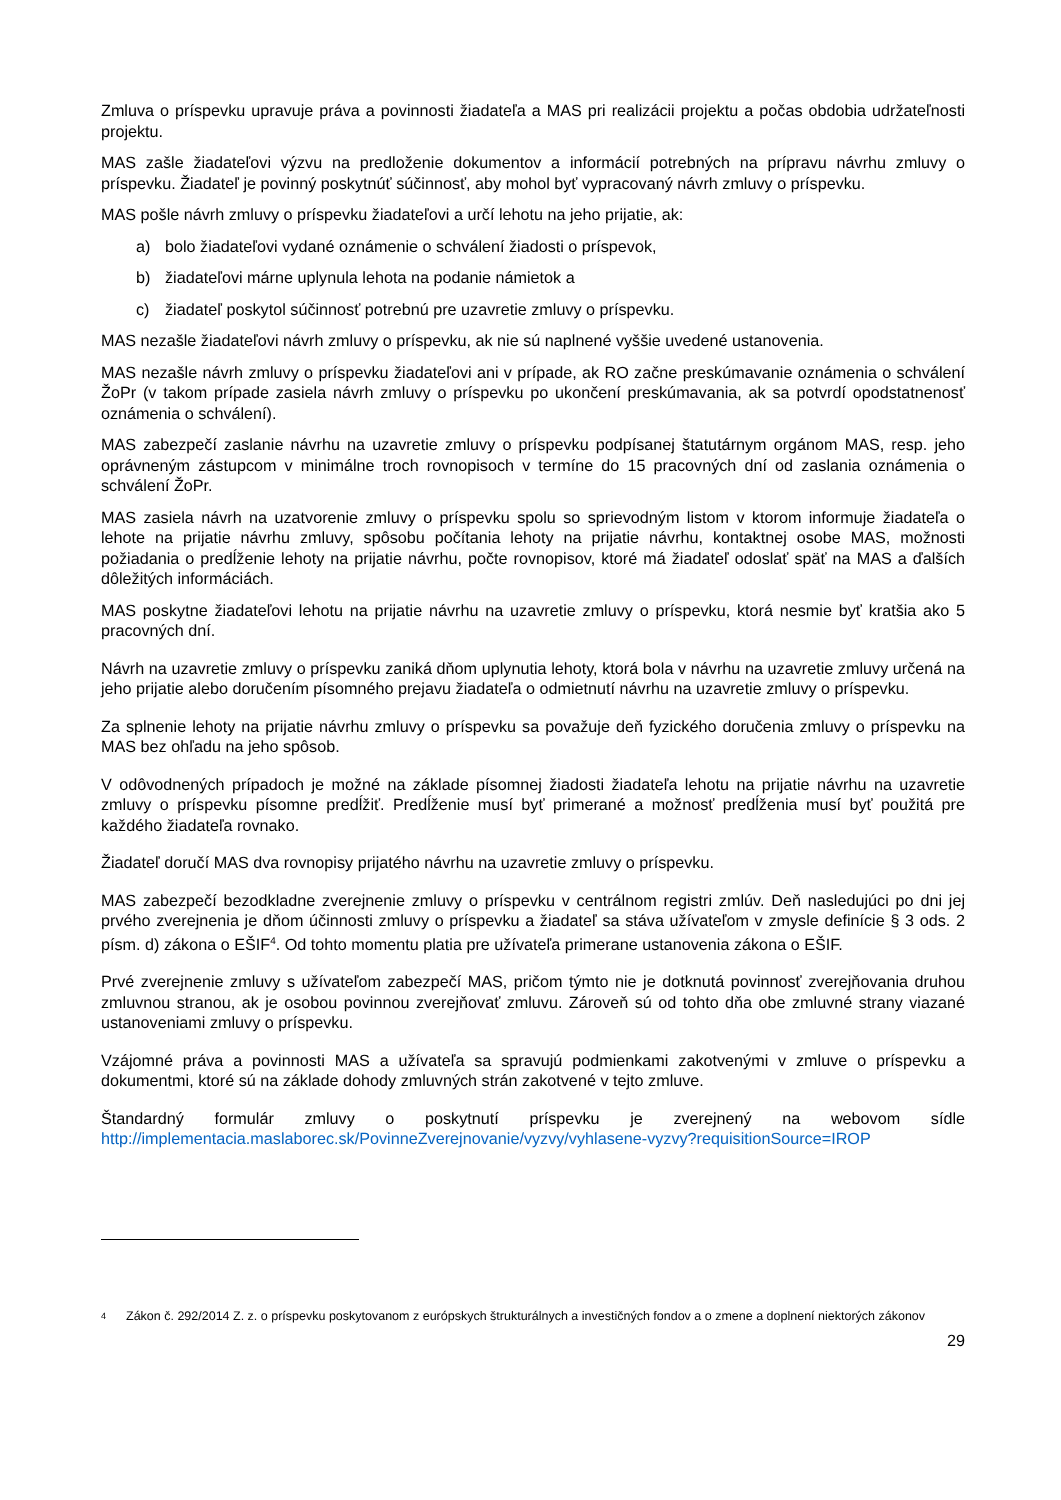Zmluva o príspevku upravuje práva a povinnosti žiadateľa a MAS pri realizácii projektu a počas obdobia udržateľnosti projektu.
MAS zašle žiadateľovi výzvu na predloženie dokumentov a informácií potrebných na prípravu návrhu zmluvy o príspevku. Žiadateľ je povinný poskytnúť súčinnosť, aby mohol byť vypracovaný návrh zmluvy o príspevku.
MAS pošle návrh zmluvy o príspevku žiadateľovi a určí lehotu na jeho prijatie, ak:
a) bolo žiadateľovi vydané oznámenie o schválení žiadosti o príspevok,
b) žiadateľovi márne uplynula lehota na podanie námietok a
c) žiadateľ poskytol súčinnosť potrebnú pre uzavretie zmluvy o príspevku.
MAS nezašle žiadateľovi návrh zmluvy o príspevku, ak nie sú naplnené vyššie uvedené ustanovenia.
MAS nezašle návrh zmluvy o príspevku žiadateľovi ani v prípade, ak RO začne preskúmavanie oznámenia o schválení ŽoPr (v takom prípade zasiela návrh zmluvy o príspevku po ukončení preskúmavania, ak sa potvrdí opodstatnenosť oznámenia o schválení).
MAS zabezpečí zaslanie návrhu na uzavretie zmluvy o príspevku podpísanej štatutárnym orgánom MAS, resp. jeho oprávneným zástupcom v minimálne troch rovnopisoch v termíne do 15 pracovných dní od zaslania oznámenia o schválení ŽoPr.
MAS zasiela návrh na uzatvorenie zmluvy o príspevku spolu so sprievodným listom v ktorom informuje žiadateľa o lehote na prijatie návrhu zmluvy, spôsobu počítania lehoty na prijatie návrhu, kontaktnej osobe MAS, možnosti požiadania o predĺženie lehoty na prijatie návrhu, počte rovnopisov, ktoré má žiadateľ odoslať späť na MAS a ďalších dôležitých informáciách.
MAS poskytne žiadateľovi lehotu na prijatie návrhu na uzavretie zmluvy o príspevku, ktorá nesmie byť kratšia ako 5 pracovných dní.
Návrh na uzavretie zmluvy o príspevku zaniká dňom uplynutia lehoty, ktorá bola v návrhu na uzavretie zmluvy určená na jeho prijatie alebo doručením písomného prejavu žiadateľa o odmietnutí návrhu na uzavretie zmluvy o príspevku.
Za splnenie lehoty na prijatie návrhu zmluvy o príspevku sa považuje deň fyzického doručenia zmluvy o príspevku na MAS bez ohľadu na jeho spôsob.
V odôvodnených prípadoch je možné na základe písomnej žiadosti žiadateľa lehotu na prijatie návrhu na uzavretie zmluvy o príspevku písomne predĺžiť. Predĺženie musí byť primerané a možnosť predĺženia musí byť použitá pre každého žiadateľa rovnako.
Žiadateľ doručí MAS dva rovnopisy prijatého návrhu na uzavretie zmluvy o príspevku.
MAS zabezpečí bezodkladne zverejnenie zmluvy o príspevku v centrálnom registri zmlúv. Deň nasledujúci po dni jej prvého zverejnenia je dňom účinnosti zmluvy o príspevku a žiadateľ sa stáva užívateľom v zmysle definície § 3 ods. 2 písm. d) zákona o EŠIF<sup>4</sup>. Od tohto momentu platia pre užívateľa primerane ustanovenia zákona o EŠIF.
Prvé zverejnenie zmluvy s užívateľom zabezpečí MAS, pričom týmto nie je dotknutá povinnosť zverejňovania druhou zmluvnou stranou, ak je osobou povinnou zverejňovať zmluvu. Zároveň sú od tohto dňa obe zmluvné strany viazané ustanoveniami zmluvy o príspevku.
Vzájomné práva a povinnosti MAS a užívateľa sa spravujú podmienkami zakotvenými v zmluve o príspevku a dokumentmi, ktoré sú na základe dohody zmluvných strán zakotvené v tejto zmluve.
Štandardný formulár zmluvy o poskytnutí príspevku je zverejnený na webovom sídle http://implementacia.maslaborec.sk/PovinneZverejnovanie/vyzvy/vyhlasene-vyzvy?requisitionSource=IROP
<sup>4</sup>
Zákon č. 292/2014 Z. z. o príspevku poskytovanom z európskych štrukturálnych a investičných fondov a o zmene a doplnení niektorých zákonov
29